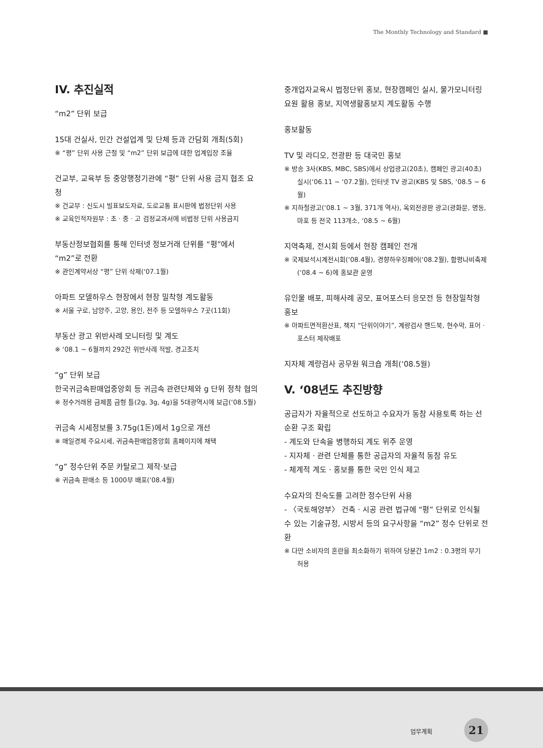The Monthly Technology and Standard ■
IV. 추진실적
“m2” 단위 보급
15대 건실사, 민간 건설업계 및 단체 등과 간담회 개최(5회)
※ “평” 단위 사용 근절 및 “m2” 단위 보급에 대한 업계입장 조율
건교부, 교육부 등 중앙행정기관에 “평” 단위 사용 금지 협조 요청
※ 건교부 : 신도시 빌표보도자료, 도로교통 표시판에 법정단위 사용
※ 교육인적자원부 : 초 · 중 · 고 검정교과서에 비법정 단위 사용금지
부동산정보협회를 통해 인터넷 정보거래 단위를 “평”에서 “m2”로 전환
※ 관인계약서상 “평” 단위 삭제(‘07.1월)
아파트 모델하우스 현장에서 현장 밀착형 계도활동
※ 서울 구로, 남양주, 고양, 용인, 전주 등 모델하우스 7곳(11회)
부동산 광고 위반사례 모니터링 및 계도
※ ‘08.1 ~ 6월까지 292건 위반사례 적발, 경고조치
“g” 단위 보급
한국귀금속판매업중앙회 등 귀금속 관련단체와 g 단위 정착 협의
※ 정수거래용 금제품 금형 틀(2g, 3g, 4g)을 5대광역시에 보급(‘08.5월)
귀금속 시세정보를 3.75g(1돈)에서 1g으로 개선
※ 매일경제 주요시세, 귀금속판매업중앙회 홈페이지에 채택
“g” 정수단위 주문 카탈로그 제작·보급
※ 귀금속 판매소 등 1000부 배포(‘08.4월)
중개업자교육시 법정단위 홍보, 현장캠페인 실시, 물가모니터링 요원 활용 홍보, 지역생활홍보지 계도활동 수행
홍보활동
TV 및 라디오, 전광판 등 대국민 홍보
※ 방송 3사(KBS, MBC, SBS)에서 상업광고(20초), 캠페인 광고(40초) 실시(‘06.11 ~ ‘07.2월), 인터넷 TV 광고(KBS 및 SBS, ‘08.5 ~ 6월)
※ 지하철광고(‘08.1 ~ 3월, 371개 역사), 옥외전광판 광고(광화문, 명동, 마포 등 전국 113개소, ‘08.5 ~ 6월)
지역축제, 전시회 등에서 현장 캠페인 전개
※ 국제보석시계전시회(‘08.4월), 경향하우징페어(‘08.2월), 함평나비축제(‘08.4 ~ 6)에 홍보관 운영
유인물 배포, 피해사례 공모, 표어포스터 응모전 등 현장밀착형 홍보
※ 아파트면적환산표, 책지 “단위이야기”, 계량검사 핸드북, 현수막, 표어 · 포스터 제작배포
지자체 계량검사 공무원 워크숍 개최(‘08.5월)
V. ‘08년도 추진방향
공급자가 자율적으로 선도하고 수요자가 동참 사용토록 하는 선순환 구조 확립
- 계도와 단속을 병행하되 계도 위주 운영
- 지자체 · 관련 단체를 통한 공급자의 자율적 동참 유도
- 체계적 계도 · 홍보를 통한 국민 인식 제고
수요자의 친숙도를 고려한 정수단위 사용
- 〈국토해양부〉 건축 · 시공 관련 법규에 “평” 단위로 인식될 수 있는 기술규정, 시방서 등의 요구사항을 “m2” 정수 단위로 전환
※ 다만 소비자의 혼란을 최소화하기 위하여 당분간 1m2 : 0.3평의 부기 허용
업무계획 21